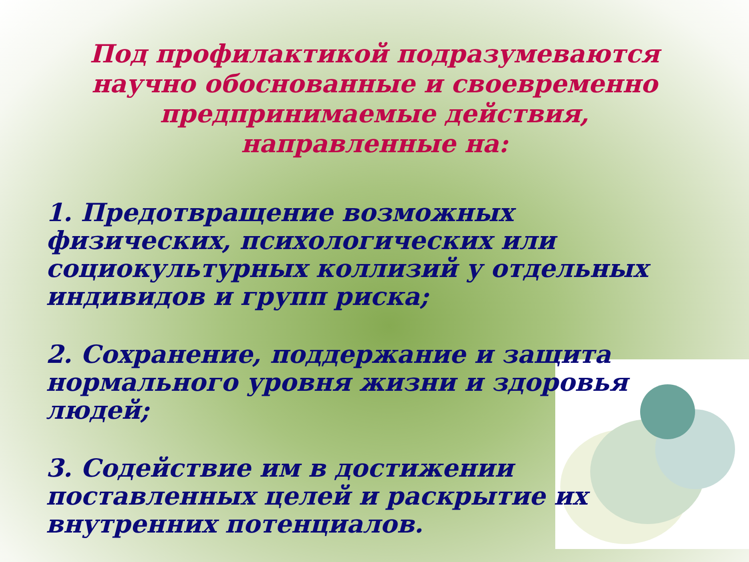Под профилактикой подразумеваются
научно обоснованные и своевременно
предпринимаемые действия,
направленные на:
1. Предотвращение возможных физических, психологических или социокультурных коллизий у отдельных индивидов и групп риска;
2. Сохранение, поддержание и защита нормального уровня жизни и здоровья людей;
3. Содействие им в достижении поставленных целей и раскрытие их внутренних потенциалов.